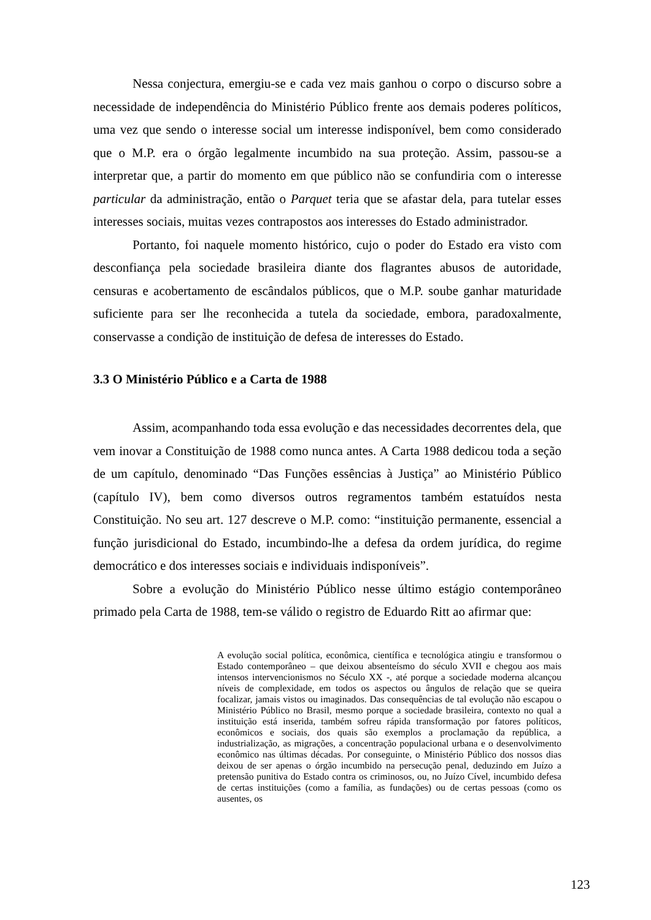Nessa conjectura, emergiu-se e cada vez mais ganhou o corpo o discurso sobre a necessidade de independência do Ministério Público frente aos demais poderes políticos, uma vez que sendo o interesse social um interesse indisponível, bem como considerado que o M.P. era o órgão legalmente incumbido na sua proteção. Assim, passou-se a interpretar que, a partir do momento em que público não se confundiria com o interesse particular da administração, então o Parquet teria que se afastar dela, para tutelar esses interesses sociais, muitas vezes contrapostos aos interesses do Estado administrador.
Portanto, foi naquele momento histórico, cujo o poder do Estado era visto com desconfiança pela sociedade brasileira diante dos flagrantes abusos de autoridade, censuras e acobertamento de escândalos públicos, que o M.P. soube ganhar maturidade suficiente para ser lhe reconhecida a tutela da sociedade, embora, paradoxalmente, conservasse a condição de instituição de defesa de interesses do Estado.
3.3 O Ministério Público e a Carta de 1988
Assim, acompanhando toda essa evolução e das necessidades decorrentes dela, que vem inovar a Constituição de 1988 como nunca antes. A Carta 1988 dedicou toda a seção de um capítulo, denominado “Das Funções essências à Justiça” ao Ministério Público (capítulo IV), bem como diversos outros regramentos também estatuídos nesta Constituição. No seu art. 127 descreve o M.P. como: “instituição permanente, essencial a função jurisdicional do Estado, incumbindo-lhe a defesa da ordem jurídica, do regime democrático e dos interesses sociais e individuais indisponíveis”.
Sobre a evolução do Ministério Público nesse último estágio contemporâneo primado pela Carta de 1988, tem-se válido o registro de Eduardo Ritt ao afirmar que:
A evolução social política, econômica, científica e tecnológica atingiu e transformou o Estado contemporâneo – que deixou absenteísmo do século XVII e chegou aos mais intensos intervencionismos no Século XX -, até porque a sociedade moderna alcançou níveis de complexidade, em todos os aspectos ou ângulos de relação que se queira focalizar, jamais vistos ou imaginados. Das consequências de tal evolução não escapou o Ministério Público no Brasil, mesmo porque a sociedade brasileira, contexto no qual a instituição está inserida, também sofreu rápida transformação por fatores políticos, econômicos e sociais, dos quais são exemplos a proclamação da república, a industrialização, as migrações, a concentração populacional urbana e o desenvolvimento econômico nas últimas décadas. Por conseguinte, o Ministério Público dos nossos dias deixou de ser apenas o órgão incumbido na persecução penal, deduzindo em Juízo a pretensão punitiva do Estado contra os criminosos, ou, no Juízo Cível, incumbido defesa de certas instituições (como a família, as fundações) ou de certas pessoas (como os ausentes, os
123